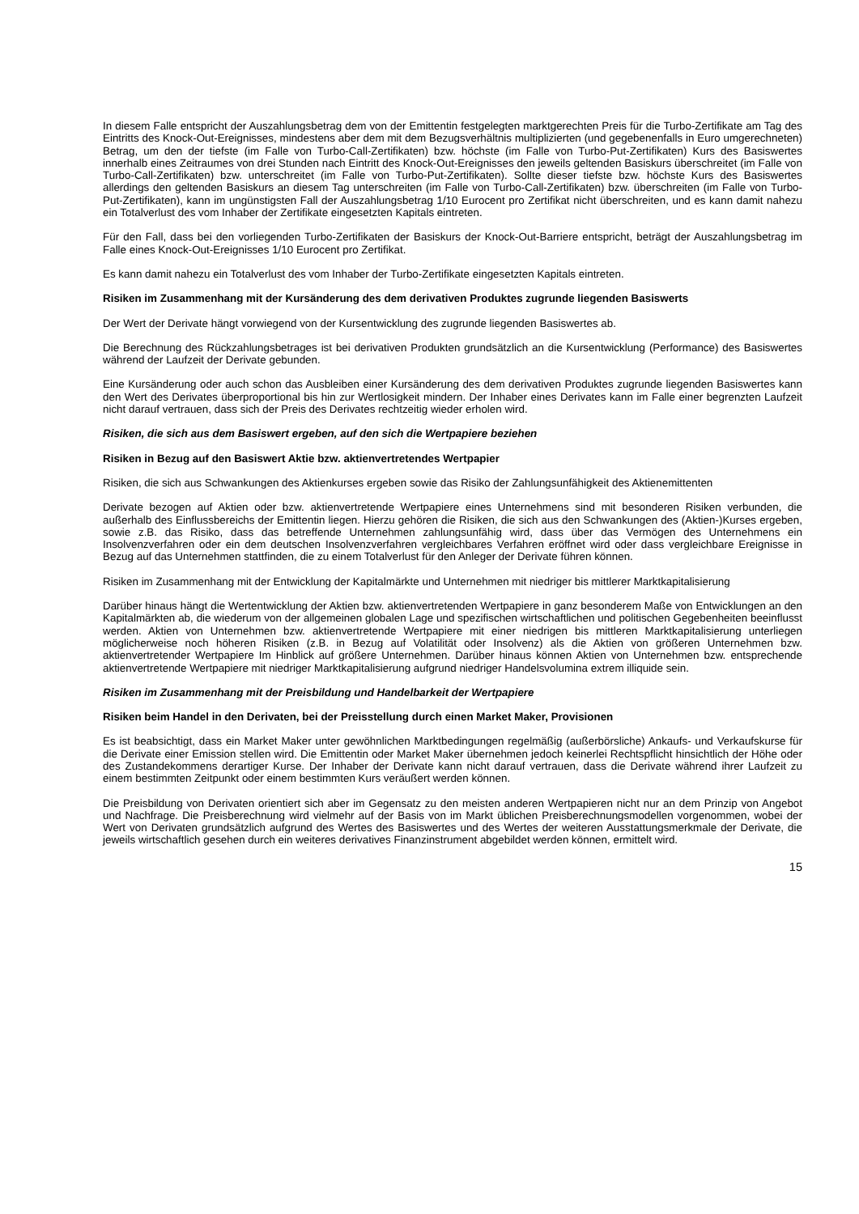In diesem Falle entspricht der Auszahlungsbetrag dem von der Emittentin festgelegten marktgerechten Preis für die Turbo-Zertifikate am Tag des Eintritts des Knock-Out-Ereignisses, mindestens aber dem mit dem Bezugsverhältnis multiplizierten (und gegebenenfalls in Euro umgerechneten) Betrag, um den der tiefste (im Falle von Turbo-Call-Zertifikaten) bzw. höchste (im Falle von Turbo-Put-Zertifikaten) Kurs des Basiswertes innerhalb eines Zeitraumes von drei Stunden nach Eintritt des Knock-Out-Ereignisses den jeweils geltenden Basiskurs überschreitet (im Falle von Turbo-Call-Zertifikaten) bzw. unterschreitet (im Falle von Turbo-Put-Zertifikaten). Sollte dieser tiefste bzw. höchste Kurs des Basiswertes allerdings den geltenden Basiskurs an diesem Tag unterschreiten (im Falle von Turbo-Call-Zertifikaten) bzw. überschreiten (im Falle von Turbo-Put-Zertifikaten), kann im ungünstigsten Fall der Auszahlungsbetrag 1/10 Eurocent pro Zertifikat nicht überschreiten, und es kann damit nahezu ein Totalverlust des vom Inhaber der Zertifikate eingesetzten Kapitals eintreten.
Für den Fall, dass bei den vorliegenden Turbo-Zertifikaten der Basiskurs der Knock-Out-Barriere entspricht, beträgt der Auszahlungsbetrag im Falle eines Knock-Out-Ereignisses 1/10 Eurocent pro Zertifikat.
Es kann damit nahezu ein Totalverlust des vom Inhaber der Turbo-Zertifikate eingesetzten Kapitals eintreten.
Risiken im Zusammenhang mit der Kursänderung des dem derivativen Produktes zugrunde liegenden Basiswerts
Der Wert der Derivate hängt vorwiegend von der Kursentwicklung des zugrunde liegenden Basiswertes ab.
Die Berechnung des Rückzahlungsbetrages ist bei derivativen Produkten grundsätzlich an die Kursentwicklung (Performance) des Basiswertes während der Laufzeit der Derivate gebunden.
Eine Kursänderung oder auch schon das Ausbleiben einer Kursänderung des dem derivativen Produktes zugrunde liegenden Basiswertes kann den Wert des Derivates überproportional bis hin zur Wertlosigkeit mindern. Der Inhaber eines Derivates kann im Falle einer begrenzten Laufzeit nicht darauf vertrauen, dass sich der Preis des Derivates rechtzeitig wieder erholen wird.
Risiken, die sich aus dem Basiswert ergeben, auf den sich die Wertpapiere beziehen
Risiken in Bezug auf den Basiswert Aktie bzw. aktienvertretendes Wertpapier
Risiken, die sich aus Schwankungen des Aktienkurses ergeben sowie das Risiko der Zahlungsunfähigkeit des Aktienemittenten
Derivate bezogen auf Aktien oder bzw. aktienvertretende Wertpapiere eines Unternehmens sind mit besonderen Risiken verbunden, die außerhalb des Einflussbereichs der Emittentin liegen. Hierzu gehören die Risiken, die sich aus den Schwankungen des (Aktien-)Kurses ergeben, sowie z.B. das Risiko, dass das betreffende Unternehmen zahlungsunfähig wird, dass über das Vermögen des Unternehmens ein Insolvenzverfahren oder ein dem deutschen Insolvenzverfahren vergleichbares Verfahren eröffnet wird oder dass vergleichbare Ereignisse in Bezug auf das Unternehmen stattfinden, die zu einem Totalverlust für den Anleger der Derivate führen können.
Risiken im Zusammenhang mit der Entwicklung der Kapitalmärkte und Unternehmen mit niedriger bis mittlerer Marktkapitalisierung
Darüber hinaus hängt die Wertentwicklung der Aktien bzw. aktienvertretenden Wertpapiere in ganz besonderem Maße von Entwicklungen an den Kapitalmärkten ab, die wiederum von der allgemeinen globalen Lage und spezifischen wirtschaftlichen und politischen Gegebenheiten beeinflusst werden. Aktien von Unternehmen bzw. aktienvertretende Wertpapiere mit einer niedrigen bis mittleren Marktkapitalisierung unterliegen möglicherweise noch höheren Risiken (z.B. in Bezug auf Volatilität oder Insolvenz) als die Aktien von größeren Unternehmen bzw. aktienvertretender Wertpapiere Im Hinblick auf größere Unternehmen. Darüber hinaus können Aktien von Unternehmen bzw. entsprechende aktienvertretende Wertpapiere mit niedriger Marktkapitalisierung aufgrund niedriger Handelsvolumina extrem illiquide sein.
Risiken im Zusammenhang mit der Preisbildung und Handelbarkeit der Wertpapiere
Risiken beim Handel in den Derivaten, bei der Preisstellung durch einen Market Maker, Provisionen
Es ist beabsichtigt, dass ein Market Maker unter gewöhnlichen Marktbedingungen regelmäßig (außerbörsliche) Ankaufs- und Verkaufskurse für die Derivate einer Emission stellen wird. Die Emittentin oder Market Maker übernehmen jedoch keinerlei Rechtspflicht hinsichtlich der Höhe oder des Zustandekommens derartiger Kurse. Der Inhaber der Derivate kann nicht darauf vertrauen, dass die Derivate während ihrer Laufzeit zu einem bestimmten Zeitpunkt oder einem bestimmten Kurs veräußert werden können.
Die Preisbildung von Derivaten orientiert sich aber im Gegensatz zu den meisten anderen Wertpapieren nicht nur an dem Prinzip von Angebot und Nachfrage. Die Preisberechnung wird vielmehr auf der Basis von im Markt üblichen Preisberechnungsmodellen vorgenommen, wobei der Wert von Derivaten grundsätzlich aufgrund des Wertes des Basiswertes und des Wertes der weiteren Ausstattungsmerkmale der Derivate, die jeweils wirtschaftlich gesehen durch ein weiteres derivatives Finanzinstrument abgebildet werden können, ermittelt wird.
15